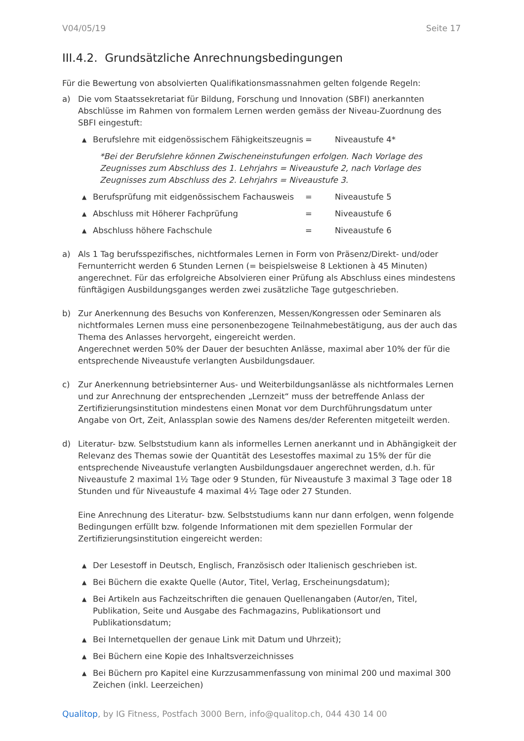V04/05/19 Seite 17
III.4.2. Grundsätzliche Anrechnungsbedingungen
Für die Bewertung von absolvierten Qualifikationsmassnahmen gelten folgende Regeln:
a) Die vom Staatssekretariat für Bildung, Forschung und Innovation (SBFI) anerkannten Abschlüsse im Rahmen von formalem Lernen werden gemäss der Niveau-Zuordnung des SBFI eingestuft:
▲
Berufslehre mit eidgenössischem Fähigkeitszeugnis = Niveaustufe 4*
*Bei der Berufslehre können Zwischeneinstufungen erfolgen. Nach Vorlage des Zeugnisses zum Abschluss des 1. Lehrjahrs = Niveaustufe 2, nach Vorlage des Zeugnisses zum Abschluss des 2. Lehrjahrs = Niveaustufe 3.
▲
Berufsprüfung mit eidgenössischem Fachausweis = Niveaustufe 5
▲
Abschluss mit Höherer Fachprüfung = Niveaustufe 6
▲
Abschluss höhere Fachschule = Niveaustufe 6
a) Als 1 Tag berufsspezifisches, nichtformales Lernen in Form von Präsenz/Direkt- und/oder Fernunterricht werden 6 Stunden Lernen (= beispielsweise 8 Lektionen à 45 Minuten) angerechnet. Für das erfolgreiche Absolvieren einer Prüfung als Abschluss eines mindestens fünftägigen Ausbildungsganges werden zwei zusätzliche Tage gutgeschrieben.
b) Zur Anerkennung des Besuchs von Konferenzen, Messen/Kongressen oder Seminaren als nichtformales Lernen muss eine personenbezogene Teilnahmebestätigung, aus der auch das Thema des Anlasses hervorgeht, eingereicht werden.
Angerechnet werden 50% der Dauer der besuchten Anlässe, maximal aber 10% der für die entsprechende Niveaustufe verlangten Ausbildungsdauer.
c) Zur Anerkennung betriebsinterner Aus- und Weiterbildungsanlässe als nichtformales Lernen und zur Anrechnung der entsprechenden „Lernzeit“ muss der betreffende Anlass der Zertifizierungsinstitution mindestens einen Monat vor dem Durchführungsdatum unter Angabe von Ort, Zeit, Anlassplan sowie des Namens des/der Referenten mitgeteilt werden.
d) Literatur- bzw. Selbststudium kann als informelles Lernen anerkannt und in Abhängigkeit der Relevanz des Themas sowie der Quantität des Lesestoffes maximal zu 15% der für die entsprechende Niveaustufe verlangten Ausbildungsdauer angerechnet werden, d.h. für Niveaustufe 2 maximal 1½ Tage oder 9 Stunden, für Niveaustufe 3 maximal 3 Tage oder 18 Stunden und für Niveaustufe 4 maximal 4½ Tage oder 27 Stunden.
Eine Anrechnung des Literatur- bzw. Selbststudiums kann nur dann erfolgen, wenn folgende Bedingungen erfüllt bzw. folgende Informationen mit dem speziellen Formular der Zertifizierungsinstitution eingereicht werden:
▲
Der Lesestoff in Deutsch, Englisch, Französisch oder Italienisch geschrieben ist.
▲
Bei Büchern die exakte Quelle (Autor, Titel, Verlag, Erscheinungsdatum);
▲
Bei Artikeln aus Fachzeitschriften die genauen Quellenangaben (Autor/en, Titel, Publikation, Seite und Ausgabe des Fachmagazins, Publikationsort und Publikationsdatum;
▲
Bei Internetquellen der genaue Link mit Datum und Uhrzeit);
▲
Bei Büchern eine Kopie des Inhaltsverzeichnisses
▲
Bei Büchern pro Kapitel eine Kurzzusammenfassung von minimal 200 und maximal 300 Zeichen (inkl. Leerzeichen)
Qualitop, by IG Fitness, Postfach 3000 Bern, info@qualitop.ch, 044 430 14 00